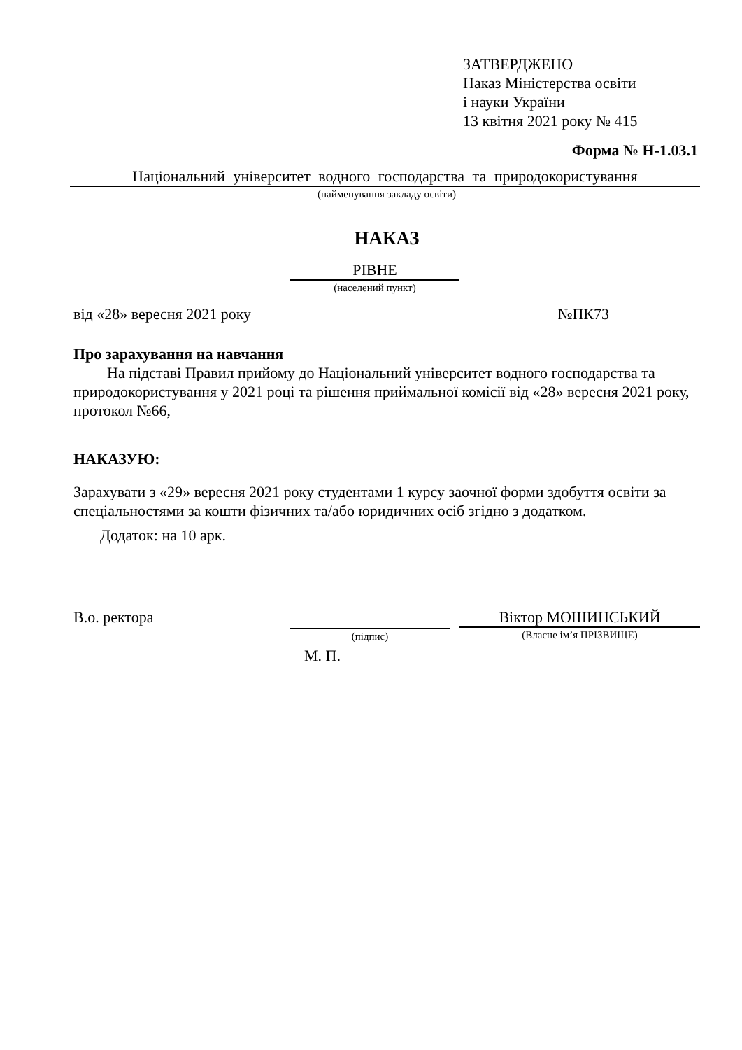ЗАТВЕРДЖЕНО
Наказ Міністерства освіти
і науки України
13 квітня 2021 року № 415
Форма № Н-1.03.1
Національний університет водного господарства та природокористування
(найменування закладу освіти)
НАКАЗ
РІВНЕ
(населений пункт)
від «28» вересня 2021 року №ПК73
Про зарахування на навчання
На підставі Правил прийому до Національний університет водного господарства та природокористування у 2021 році та рішення приймальної комісії від «28» вересня 2021 року, протокол №66,
НАКАЗУЮ:
Зарахувати з «29» вересня 2021 року студентами 1 курсу заочної форми здобуття освіти за спеціальностями за кошти фізичних та/або юридичних осіб згідно з додатком.
Додаток: на 10 арк.
В.о. ректора
(підпис)
Віктор МОШИНСЬКИЙ
(Власне ім’я ПРІЗВИЩЕ)
М. П.